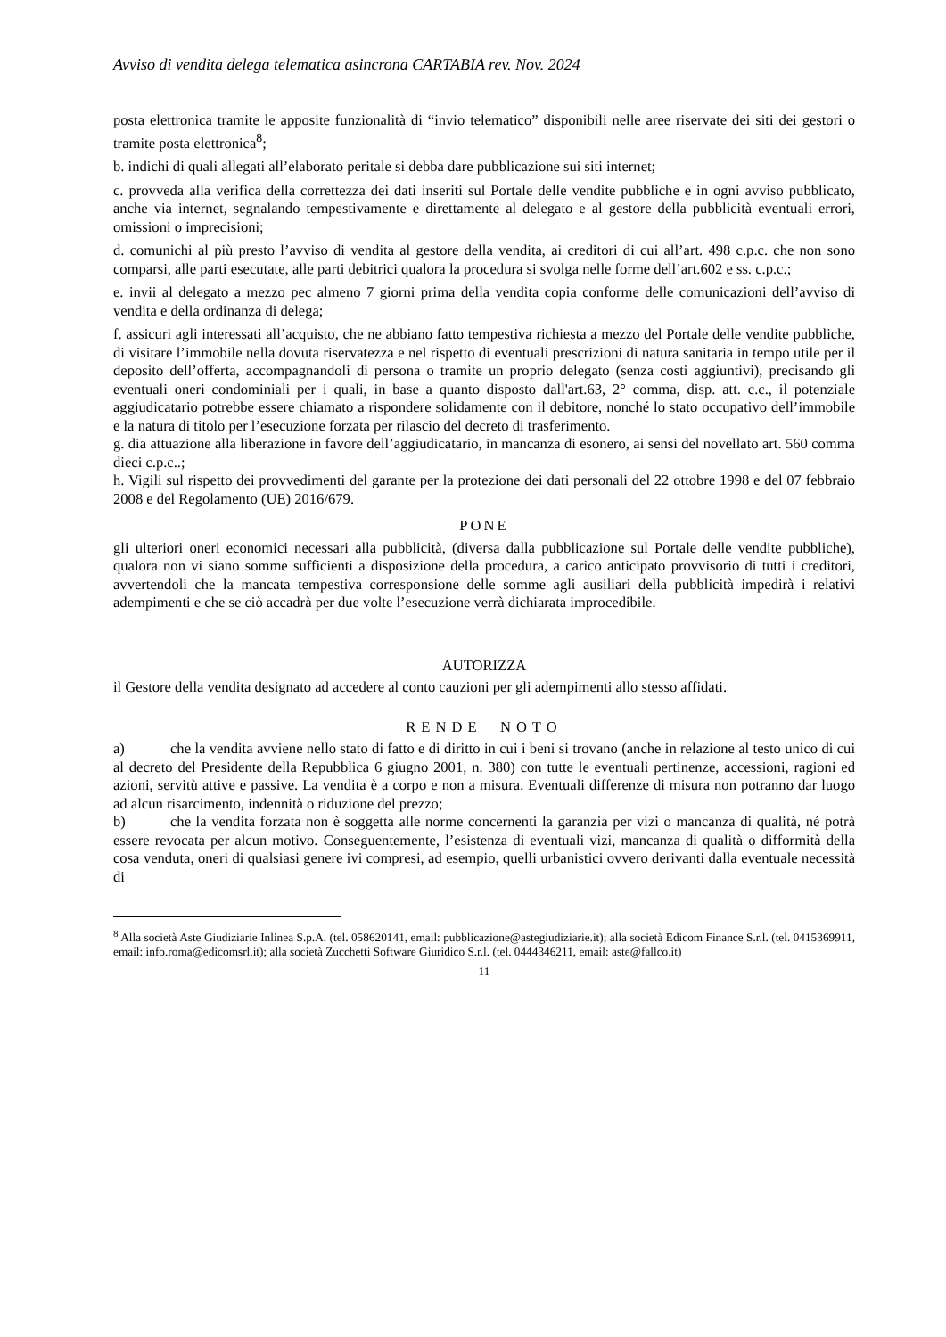Avviso di vendita delega telematica asincrona CARTABIA rev. Nov. 2024
posta elettronica tramite le apposite funzionalità di “invio telematico” disponibili nelle aree riservate dei siti dei gestori o tramite posta elettronica<sup>8</sup>;
b. indichi di quali allegati all’elaborato peritale si debba dare pubblicazione sui siti internet;
c. provveda alla verifica della correttezza dei dati inseriti sul Portale delle vendite pubbliche e in ogni avviso pubblicato, anche via internet, segnalando tempestivamente e direttamente al delegato e al gestore della pubblicità eventuali errori, omissioni o imprecisioni;
d. comunichi al più presto l’avviso di vendita al gestore della vendita, ai creditori di cui all’art. 498 c.p.c. che non sono comparsi, alle parti esecutate, alle parti debitrici qualora la procedura si svolga nelle forme dell’art.602 e ss. c.p.c.;
e. invii al delegato a mezzo pec almeno 7 giorni prima della vendita copia conforme delle comunicazioni dell’avviso di vendita e della ordinanza di delega;
f. assicuri agli interessati all’acquisto, che ne abbiano fatto tempestiva richiesta a mezzo del Portale delle vendite pubbliche, di visitare l’immobile nella dovuta riservatezza e nel rispetto di eventuali prescrizioni di natura sanitaria in tempo utile per il deposito dell’offerta, accompagnandoli di persona o tramite un proprio delegato (senza costi aggiuntivi), precisando gli eventuali oneri condominiali per i quali, in base a quanto disposto dall'art.63, 2° comma, disp. att. c.c., il potenziale aggiudicatario potrebbe essere chiamato a rispondere solidamente con il debitore, nonché lo stato occupativo dell’immobile e la natura di titolo per l’esecuzione forzata per rilascio del decreto di trasferimento.
g. dia attuazione alla liberazione in favore dell’aggiudicatario, in mancanza di esonero, ai sensi del novellato art. 560 comma dieci c.p.c..;
h. Vigili sul rispetto dei provvedimenti del garante per la protezione dei dati personali del 22 ottobre 1998 e del 07 febbraio 2008 e del Regolamento (UE) 2016/679.
PONE
gli ulteriori oneri economici necessari alla pubblicità, (diversa dalla pubblicazione sul Portale delle vendite pubbliche), qualora non vi siano somme sufficienti a disposizione della procedura, a carico anticipato provvisorio di tutti i creditori, avvertendoli che la mancata tempestiva corresponsione delle somme agli ausiliari della pubblicità impedirà i relativi adempimenti e che se ciò accadrà per due volte l’esecuzione verrà dichiarata improcedibile.
AUTORIZZA
il Gestore della vendita designato ad accedere al conto cauzioni per gli adempimenti allo stesso affidati.
RENDE NOTO
a) che la vendita avviene nello stato di fatto e di diritto in cui i beni si trovano (anche in relazione al testo unico di cui al decreto del Presidente della Repubblica 6 giugno 2001, n. 380) con tutte le eventuali pertinenze, accessioni, ragioni ed azioni, servitù attive e passive. La vendita è a corpo e non a misura. Eventuali differenze di misura non potranno dar luogo ad alcun risarcimento, indennità o riduzione del prezzo;
b) che la vendita forzata non è soggetta alle norme concernenti la garanzia per vizi o mancanza di qualità, né potrà essere revocata per alcun motivo. Conseguentemente, l’esistenza di eventuali vizi, mancanza di qualità o difformità della cosa venduta, oneri di qualsiasi genere ivi compresi, ad esempio, quelli urbanistici ovvero derivanti dalla eventuale necessità di
<sup>8</sup> Alla società Aste Giudiziarie Inlinea S.p.A. (tel. 058620141, email: pubblicazione@astegiudiziarie.it); alla società Edicom Finance S.r.l. (tel. 0415369911, email: info.roma@edicomsrl.it); alla società Zucchetti Software Giuridico S.r.l. (tel. 0444346211, email: aste@fallco.it)
11